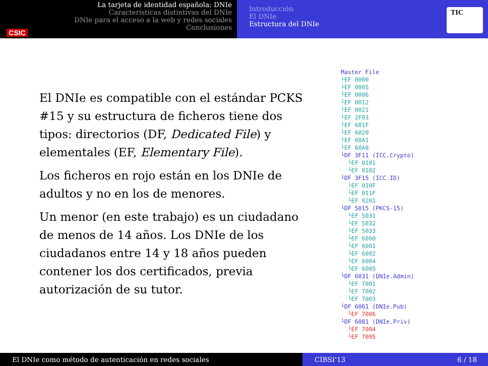CSIC
La tarjeta de identidad española: DNIe
Características distintivas del DNIe
DNIe para el acceso a la web y redes sociales
Conclusiones
Introducción
El DNIe
Estructura del DNIe
TIC
El DNIe es compatible con el estándar PCKS #15 y su estructura de ficheros tiene dos tipos: directorios (DF, Dedicated File) y elementales (EF, Elementary File).
Los ficheros en rojo están en los DNIe de adultos y no en los de menores.
Un menor (en este trabajo) es un ciudadano de menos de 14 años. Los DNIe de los ciudadanos entre 14 y 18 años pueden contener los dos certificados, previa autorización de su tutor.
Master File └EF 0000 └EF 0005 └EF 0006 └EF 0012 └EF 0021 └EF 2F03 └EF 601F └EF 6020 └EF 60A1 └EF 60A8 └DF 3F11 (ICC.Crypto) └EF 0101 └EF 0102 └DF 3F15 (ICC.ID) └EF 010F └EF 011F └EF 0201 └DF 5015 (PKCS-15) └EF 5031 └EF 5032 └EF 5033 └EF 6000 └EF 6001 └EF 6002 └EF 6004 └EF 6005 └DF 6031 (DNIe.Admin) └EF 7001 └EF 7002 └EF 7003 └DF 6061 (DNIe.Pub) └EF 7006 └DF 6081 (DNIe.Priv) └EF 7004 └EF 7005
El DNIe como método de autenticación en redes sociales CIBSI'13 6 / 18